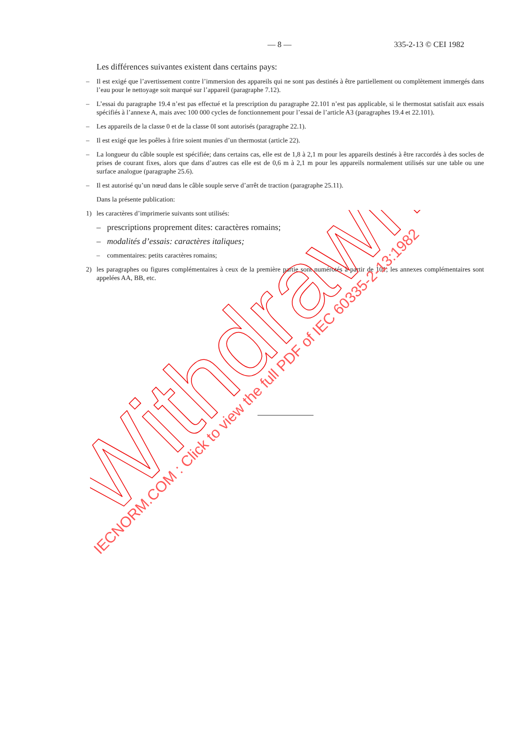— 8 — 335-2-13 © CEI 1982
Les différences suivantes existent dans certains pays:
– Il est exigé que l’avertissement contre l’immersion des appareils qui ne sont pas destinés à être partiellement ou complètement immergés dans l’eau pour le nettoyage soit marqué sur l’appareil (paragraphe 7.12).
– L’essai du paragraphe 19.4 n’est pas effectué et la prescription du paragraphe 22.101 n’est pas applicable, si le thermostat satisfait aux essais spécifiés à l’annexe A, mais avec 100 000 cycles de fonctionnement pour l’essai de l’article A3 (paragraphes 19.4 et 22.101).
– Les appareils de la classe 0 et de la classe 0I sont autorisés (paragraphe 22.1).
– Il est exigé que les poêles à frire soient munies d’un thermostat (article 22).
– La longueur du câble souple est spécifiée; dans certains cas, elle est de 1,8 à 2,1 m pour les appareils destinés à être raccordés à des socles de prises de courant fixes, alors que dans d’autres cas elle est de 0,6 m à 2,1 m pour les appareils normalement utilisés sur une table ou une surface analogue (paragraphe 25.6).
– Il est autorisé qu’un nœud dans le câble souple serve d’arrêt de traction (paragraphe 25.11).
Dans la présente publication:
1) les caractères d’imprimerie suivants sont utilisés:
– prescriptions proprement dites: caractères romains;
– modalités d’essais: caractères italiques;
– commentaires: petits caractères romains;
2) les paragraphes ou figures complémentaires à ceux de la première partie sont numérotés à partir de 101; les annexes complémentaires sont appelées AA, BB, etc.
Withdrawn
IECNORM.COM : Click to view the full PDF of IEC 60335-2-13:1982